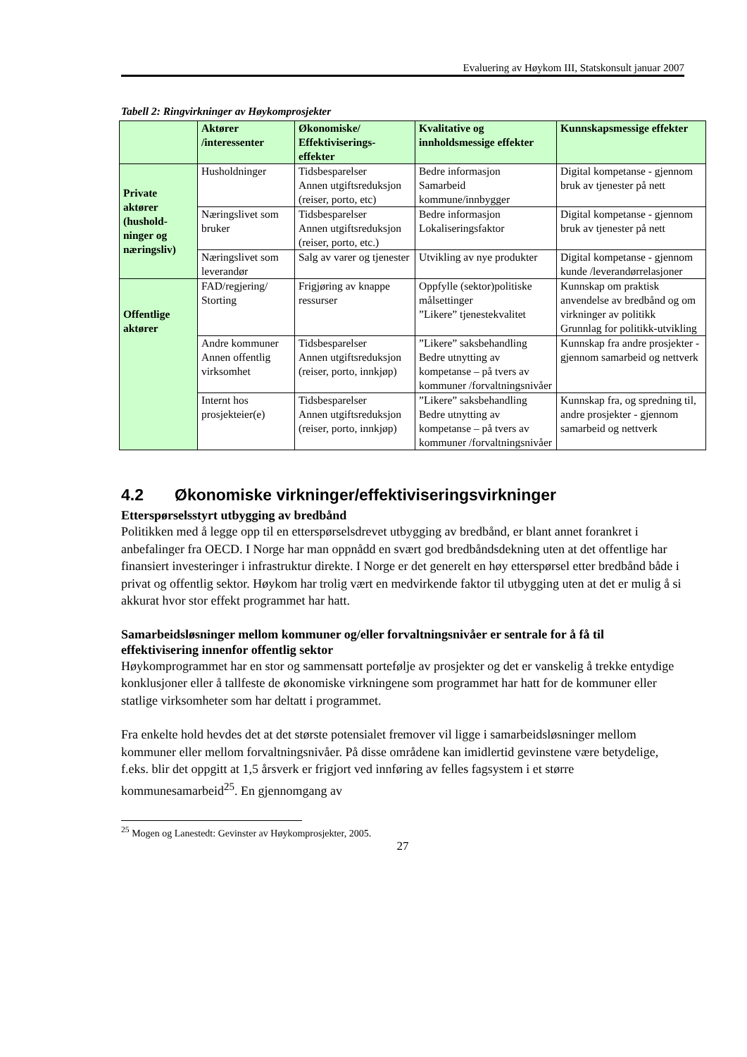Evaluering av Høykom III, Statskonsult januar 2007
Tabell 2: Ringvirkninger av Høykomprosjekter
| | Aktører /interessenter | Økonomiske/ Effektiviserings-effekter | Kvalitative og innholdsmessige effekter | Kunnskapsmessige effekter |
| --- | --- | --- | --- | --- |
| Private aktører (hushold-ninger og næringsliv) | Husholdninger | Tidsbesparelser Annen utgiftsreduksjon (reiser, porto, etc) | Bedre informasjon Samarbeid kommune/innbygger | Digital kompetanse - gjennom bruk av tjenester på nett |
| | Næringslivet som bruker | Tidsbesparelser Annen utgiftsreduksjon (reiser, porto, etc.) | Bedre informasjon Lokaliseringsfaktor | Digital kompetanse - gjennom bruk av tjenester på nett |
| | Næringslivet som leverandør | Salg av varer og tjenester | Utvikling av nye produkter | Digital kompetanse - gjennom kunde /leverandørrelasjoner |
| Offentlige aktører | FAD/regjering/ Storting | Frigjøring av knappe ressurser | Oppfylle (sektor)politiske målsettinger ”Likere” tjenestekvalitet | Kunnskap om praktisk anvendelse av bredbånd og om virkninger av politikk Grunnlag for politikk-utvikling |
| | Andre kommuner Annen offentlig virksomhet | Tidsbesparelser Annen utgiftsreduksjon (reiser, porto, innkjøp) | ”Likere” saksbehandling Bedre utnytting av kompetanse – på tvers av kommuner /forvaltningsnivåer | Kunnskap fra andre prosjekter - gjennom samarbeid og nettverk |
| | Internt hos prosjekteier(e) | Tidsbesparelser Annen utgiftsreduksjon (reiser, porto, innkjøp) | ”Likere” saksbehandling Bedre utnytting av kompetanse – på tvers av kommuner /forvaltningsnivåer | Kunnskap fra, og spredning til, andre prosjekter - gjennom samarbeid og nettverk |
4.2 Økonomiske virkninger/effektiviseringsvirkninger
Etterspørselsstyrt utbygging av bredbånd
Politikken med å legge opp til en etterspørselsdrevet utbygging av bredbånd, er blant annet forankret i anbefalinger fra OECD. I Norge har man oppnådd en svært god bredbåndsdekning uten at det offentlige har finansiert investeringer i infrastruktur direkte. I Norge er det generelt en høy etterspørsel etter bredbånd både i privat og offentlig sektor. Høykom har trolig vært en medvirkende faktor til utbygging uten at det er mulig å si akkurat hvor stor effekt programmet har hatt.
Samarbeidsløsninger mellom kommuner og/eller forvaltningsnivåer er sentrale for å få til effektivisering innenfor offentlig sektor
Høykomprogrammet har en stor og sammensatt portefølje av prosjekter og det er vanskelig å trekke entydige konklusjoner eller å tallfeste de økonomiske virkningene som programmet har hatt for de kommuner eller statlige virksomheter som har deltatt i programmet.
Fra enkelte hold hevdes det at det største potensialet fremover vil ligge i samarbeidsløsninger mellom kommuner eller mellom forvaltningsnivåer. På disse områdene kan imidlertid gevinstene være betydelige, f.eks. blir det oppgitt at 1,5 årsverk er frigjort ved innføring av felles fagsystem i et større kommunesamarbeid<sup>25</sup>. En gjennomgang av
<sup>25</sup> Mogen og Lanestedt: Gevinster av Høykomprosjekter, 2005.
27